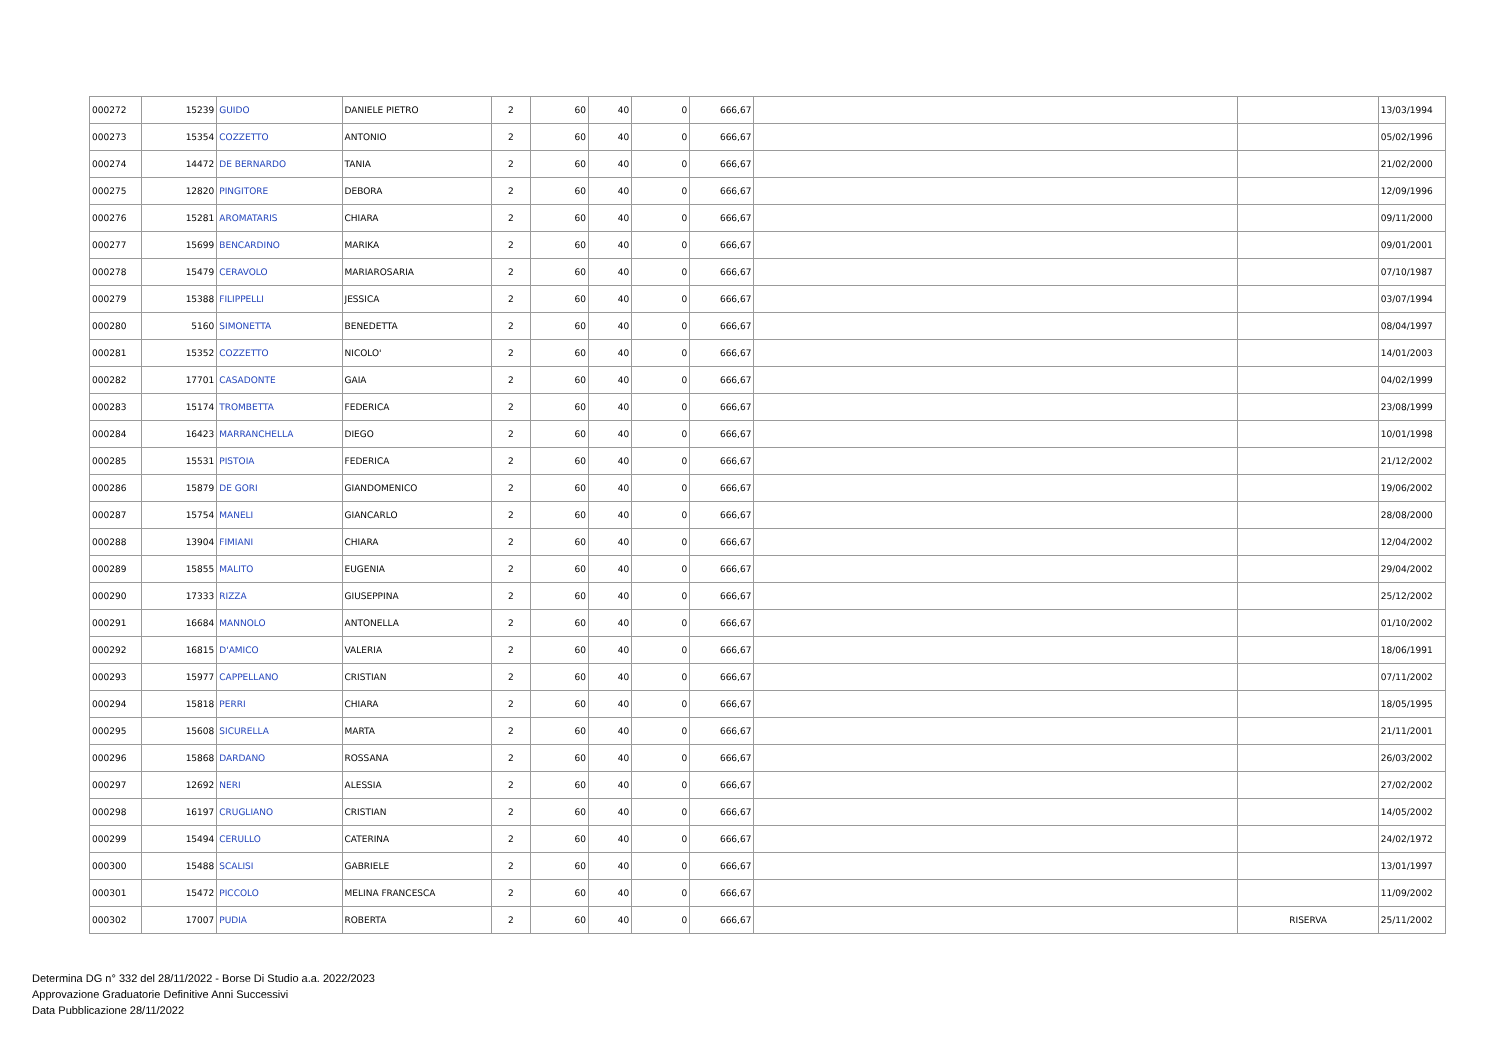| 000272 | 15239 | GUIDO | DANIELE PIETRO | 2 | 60 | 40 | 0 | 666,67 | | | 13/03/1994 |
| 000273 | 15354 | COZZETTO | ANTONIO | 2 | 60 | 40 | 0 | 666,67 | | | 05/02/1996 |
| 000274 | 14472 | DE BERNARDO | TANIA | 2 | 60 | 40 | 0 | 666,67 | | | 21/02/2000 |
| 000275 | 12820 | PINGITORE | DEBORA | 2 | 60 | 40 | 0 | 666,67 | | | 12/09/1996 |
| 000276 | 15281 | AROMATARIS | CHIARA | 2 | 60 | 40 | 0 | 666,67 | | | 09/11/2000 |
| 000277 | 15699 | BENCARDINO | MARIKA | 2 | 60 | 40 | 0 | 666,67 | | | 09/01/2001 |
| 000278 | 15479 | CERAVOLO | MARIAROSARIA | 2 | 60 | 40 | 0 | 666,67 | | | 07/10/1987 |
| 000279 | 15388 | FILIPPELLI | JESSICA | 2 | 60 | 40 | 0 | 666,67 | | | 03/07/1994 |
| 000280 | 5160 | SIMONETTA | BENEDETTA | 2 | 60 | 40 | 0 | 666,67 | | | 08/04/1997 |
| 000281 | 15352 | COZZETTO | NICOLO' | 2 | 60 | 40 | 0 | 666,67 | | | 14/01/2003 |
| 000282 | 17701 | CASADONTE | GAIA | 2 | 60 | 40 | 0 | 666,67 | | | 04/02/1999 |
| 000283 | 15174 | TROMBETTA | FEDERICA | 2 | 60 | 40 | 0 | 666,67 | | | 23/08/1999 |
| 000284 | 16423 | MARRANCHELLA | DIEGO | 2 | 60 | 40 | 0 | 666,67 | | | 10/01/1998 |
| 000285 | 15531 | PISTOIA | FEDERICA | 2 | 60 | 40 | 0 | 666,67 | | | 21/12/2002 |
| 000286 | 15879 | DE GORI | GIANDOMENICO | 2 | 60 | 40 | 0 | 666,67 | | | 19/06/2002 |
| 000287 | 15754 | MANELI | GIANCARLO | 2 | 60 | 40 | 0 | 666,67 | | | 28/08/2000 |
| 000288 | 13904 | FIMIANI | CHIARA | 2 | 60 | 40 | 0 | 666,67 | | | 12/04/2002 |
| 000289 | 15855 | MALITO | EUGENIA | 2 | 60 | 40 | 0 | 666,67 | | | 29/04/2002 |
| 000290 | 17333 | RIZZA | GIUSEPPINA | 2 | 60 | 40 | 0 | 666,67 | | | 25/12/2002 |
| 000291 | 16684 | MANNOLO | ANTONELLA | 2 | 60 | 40 | 0 | 666,67 | | | 01/10/2002 |
| 000292 | 16815 | D'AMICO | VALERIA | 2 | 60 | 40 | 0 | 666,67 | | | 18/06/1991 |
| 000293 | 15977 | CAPPELLANO | CRISTIAN | 2 | 60 | 40 | 0 | 666,67 | | | 07/11/2002 |
| 000294 | 15818 | PERRI | CHIARA | 2 | 60 | 40 | 0 | 666,67 | | | 18/05/1995 |
| 000295 | 15608 | SICURELLA | MARTA | 2 | 60 | 40 | 0 | 666,67 | | | 21/11/2001 |
| 000296 | 15868 | DARDANO | ROSSANA | 2 | 60 | 40 | 0 | 666,67 | | | 26/03/2002 |
| 000297 | 12692 | NERI | ALESSIA | 2 | 60 | 40 | 0 | 666,67 | | | 27/02/2002 |
| 000298 | 16197 | CRUGLIANO | CRISTIAN | 2 | 60 | 40 | 0 | 666,67 | | | 14/05/2002 |
| 000299 | 15494 | CERULLO | CATERINA | 2 | 60 | 40 | 0 | 666,67 | | | 24/02/1972 |
| 000300 | 15488 | SCALISI | GABRIELE | 2 | 60 | 40 | 0 | 666,67 | | | 13/01/1997 |
| 000301 | 15472 | PICCOLO | MELINA FRANCESCA | 2 | 60 | 40 | 0 | 666,67 | | | 11/09/2002 |
| 000302 | 17007 | PUDIA | ROBERTA | 2 | 60 | 40 | 0 | 666,67 | | RISERVA | 25/11/2002 |
Determina DG n° 332 del 28/11/2022 - Borse Di Studio a.a. 2022/2023
Approvazione Graduatorie Definitive Anni Successivi
Data Pubblicazione 28/11/2022